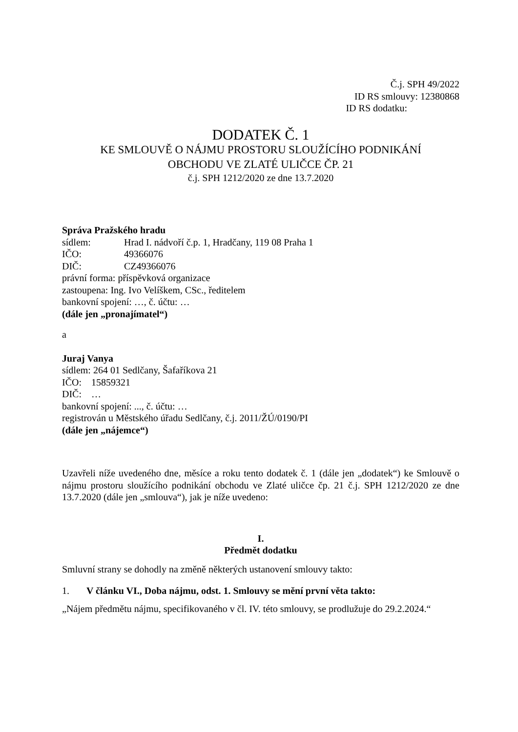Č.j. SPH 49/2022
ID RS smlouvy: 12380868
ID RS dodatku:
DODATEK Č. 1
KE SMLOUVĚ O NÁJMU PROSTORU SLOUŽÍCÍHO PODNIKÁNÍ
OBCHODU VE ZLATÉ ULIČCE ČP. 21
č.j. SPH 1212/2020 ze dne 13.7.2020
Správa Pražského hradu
sídlem: Hrad I. nádvoří č.p. 1, Hradčany, 119 08 Praha 1
IČO: 49366076
DIČ: CZ49366076
právní forma: příspěvková organizace
zastoupena: Ing. Ivo Velíškem, CSc., ředitelem
bankovní spojení: …, č. účtu: …
(dále jen „pronajímatel“)
a
Juraj Vanya
sídlem: 264 01 Sedlčany, Šafaříkova 21
IČO: 15859321
DIČ: …
bankovní spojení: ..., č. účtu: …
registrován u Městského úřadu Sedlčany, č.j. 2011/ŽÚ/0190/PI
(dále jen „nájemce“)
Uzavřeli níže uvedeného dne, měsíce a roku tento dodatek č. 1 (dále jen „dodatek“) ke Smlouvě o nájmu prostoru sloužícího podnikání obchodu ve Zlaté uličce čp. 21 č.j. SPH 1212/2020 ze dne 13.7.2020 (dále jen „smlouva“), jak je níže uvedeno:
I.
Předmět dodatku
Smluvní strany se dohodly na změně některých ustanovení smlouvy takto:
1. V článku VI., Doba nájmu, odst. 1. Smlouvy se mění první věta takto:
„Nájem předmětu nájmu, specifikovaného v čl. IV. této smlouvy, se prodlužuje do 29.2.2024.“